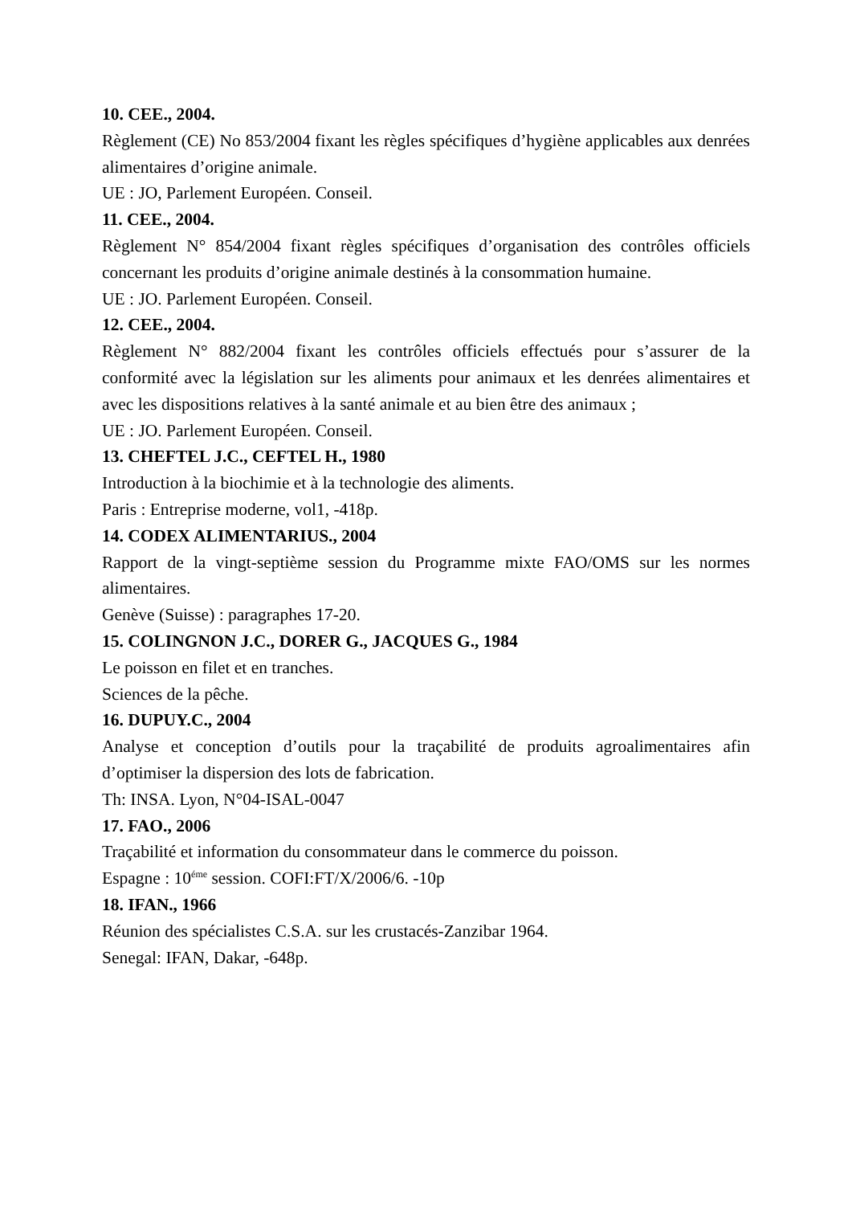10. CEE., 2004.
Règlement (CE) No 853/2004 fixant les règles spécifiques d’hygiène applicables aux denrées alimentaires d’origine animale.
UE : JO, Parlement Européen. Conseil.
11. CEE., 2004.
Règlement N° 854/2004 fixant règles spécifiques d’organisation des contrôles officiels concernant les produits d’origine animale destinés à la consommation humaine.
UE : JO. Parlement Européen. Conseil.
12. CEE., 2004.
Règlement N° 882/2004 fixant les contrôles officiels effectués pour s’assurer de la conformité avec la législation sur les aliments pour animaux et les denrées alimentaires et avec les dispositions relatives à la santé animale et au bien être des animaux ;
UE : JO. Parlement Européen. Conseil.
13. CHEFTEL J.C., CEFTEL H., 1980
Introduction à la biochimie et à la technologie des aliments.
Paris : Entreprise moderne, vol1, -418p.
14. CODEX ALIMENTARIUS., 2004
Rapport de la vingt-septième session du Programme mixte FAO/OMS sur les normes alimentaires.
Genève (Suisse) : paragraphes 17-20.
15. COLINGNON J.C., DORER G., JACQUES G., 1984
Le poisson en filet et en tranches.
Sciences de la pêche.
16. DUPUY.C., 2004
Analyse et conception d’outils pour la traçabilité de produits agroalimentaires afin d’optimiser la dispersion des lots de fabrication.
Th: INSA. Lyon, N°04-ISAL-0047
17. FAO., 2006
Traçabilité et information du consommateur dans le commerce du poisson.
Espagne : 10<sup>éme</sup> session. COFI:FT/X/2006/6. -10p
18. IFAN., 1966
Réunion des spécialistes C.S.A. sur les crustacés-Zanzibar 1964.
Senegal: IFAN, Dakar, -648p.